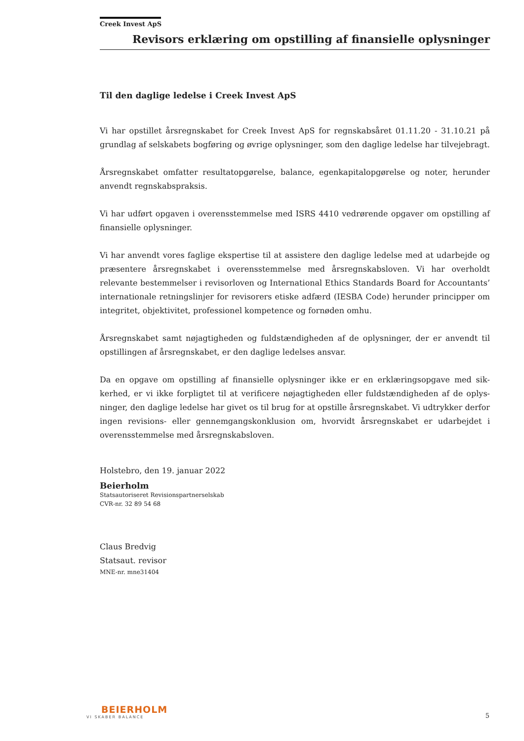Creek Invest ApS
Revisors erklæring om opstilling af finansielle oplysninger
Til den daglige ledelse i Creek Invest ApS
Vi har opstillet årsregnskabet for Creek Invest ApS for regnskabsåret 01.11.20 - 31.10.21 på grundlag af selskabets bogføring og øvrige oplysninger, som den daglige ledelse har tilveje­bragt.
Årsregnskabet omfatter resultatopgørelse, balance, egenkapitalopgørelse og noter, herunder anvendt regnskabspraksis.
Vi har udført opgaven i overensstemmelse med ISRS 4410 vedrørende opgaver om opstilling af finansielle oplysninger.
Vi har anvendt vores faglige ekspertise til at assistere den daglige ledelse med at udarbejde og præsentere årsregnskabet i overensstemmelse med årsregnskabsloven. Vi har overholdt relevante bestemmelser i revisorloven og International Ethics Standards Board for Accountants’ internationale retningslinjer for revisorers etiske adfærd (IESBA Code) herunder principper om integritet, objektivitet, professionel kompetence og fornøden omhu.
Årsregnskabet samt nøjagtigheden og fuldstændigheden af de oplysninger, der er anvendt til opstillingen af årsregnskabet, er den daglige ledelses ansvar.
Da en opgave om opstilling af finansielle oplysninger ikke er en erklæringsopgave med sik­kerhed, er vi ikke forpligtet til at verificere nøjagtigheden eller fuldstændigheden af de oplys­ninger, den daglige ledelse har givet os til brug for at opstille årsregnskabet. Vi udtrykker derfor ingen revisions- eller gennemgangskonklusion om, hvorvidt årsregnskabet er udarbej­det i overensstemmelse med årsregnskabsloven.
Holstebro, den 19. januar 2022
Beierholm
Statsautoriseret Revisionspartnerselskab
CVR-nr. 32 89 54 68
Claus Bredvig
Statsaut. revisor
MNE-nr. mne31404
BEIERHOLM
VI SKABER BALANCE
5